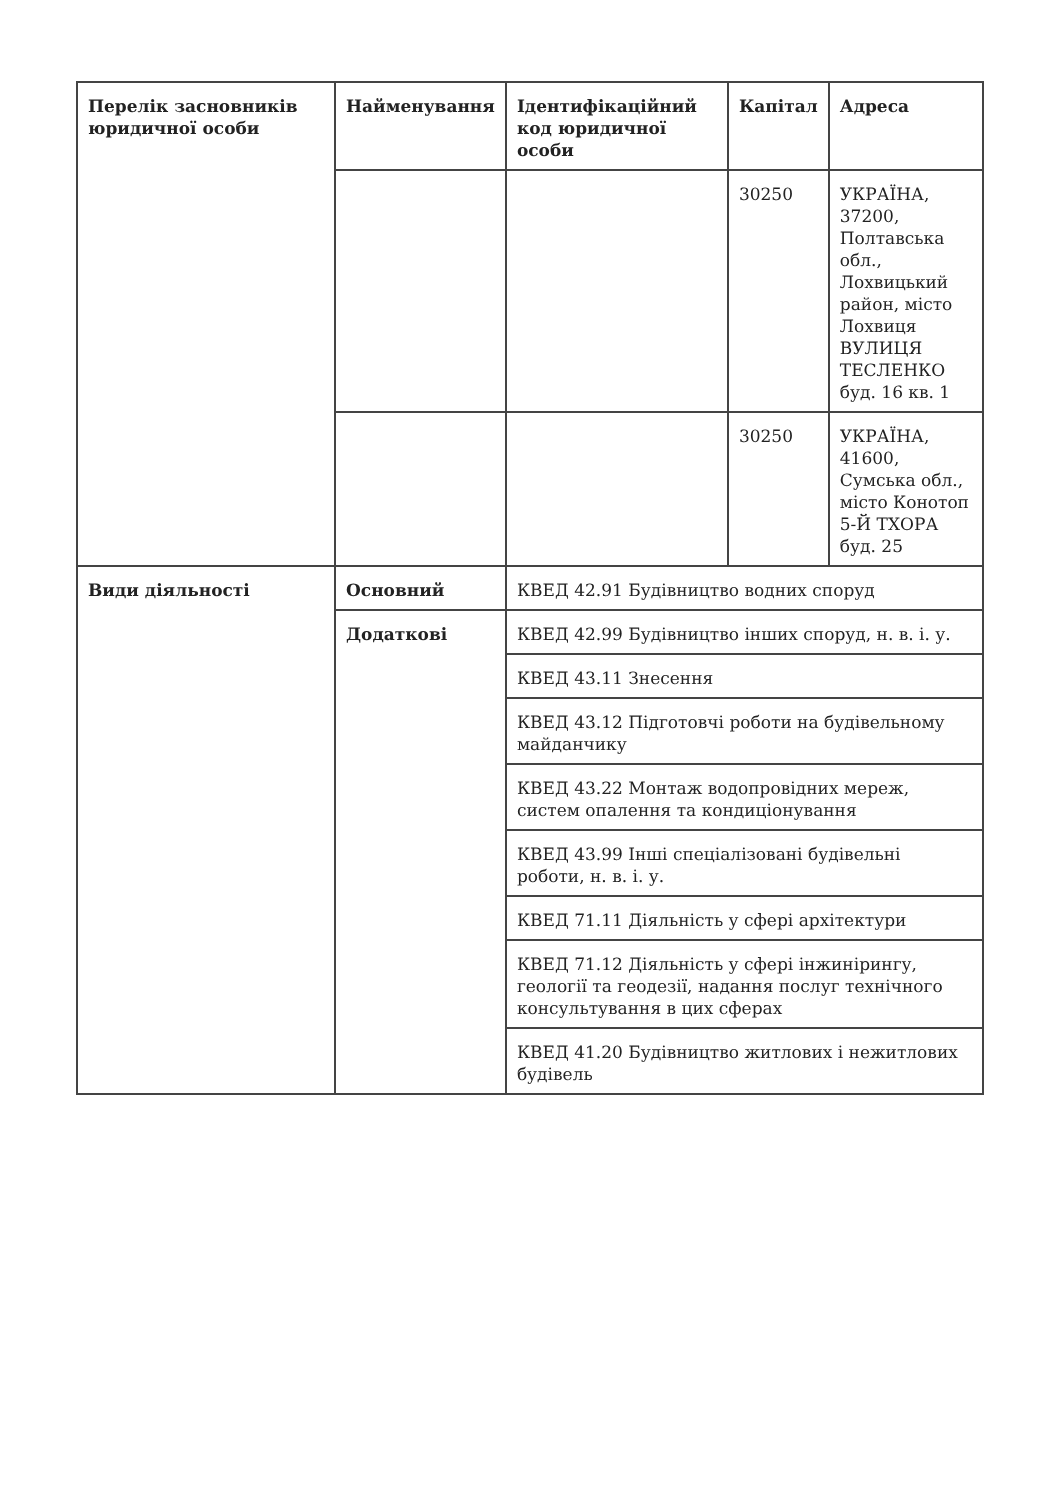| Перелік засновників юридичної особи | Найменування | Ідентифікаційний код юридичної особи | Капітал | Адреса |
| --- | --- | --- | --- | --- |
| | | | 30250 | УКРАЇНА, 37200, Полтавська обл., Лохвицький район, місто Лохвиця ВУЛИЦЯ ТЕСЛЕНКО буд. 16 кв. 1 |
| | | | 30250 | УКРАЇНА, 41600, Сумська обл., місто Конотоп 5-Й ТХОРА буд. 25 |
| Види діяльності | Основний | КВЕД 42.91 Будівництво водних споруд | | |
| | Додаткові | КВЕД 42.99 Будівництво інших споруд, н. в. і. у. | | |
| | | КВЕД 43.11 Знесення | | |
| | | КВЕД 43.12 Підготовчі роботи на будівельному майданчику | | |
| | | КВЕД 43.22 Монтаж водопровідних мереж, систем опалення та кондиціонування | | |
| | | КВЕД 43.99 Інші спеціалізовані будівельні роботи, н. в. і. у. | | |
| | | КВЕД 71.11 Діяльність у сфері архітектури | | |
| | | КВЕД 71.12 Діяльність у сфері інжинірингу, геології та геодезії, надання послуг технічного консультування в цих сферах | | |
| | | КВЕД 41.20 Будівництво житлових і нежитлових будівель | | |